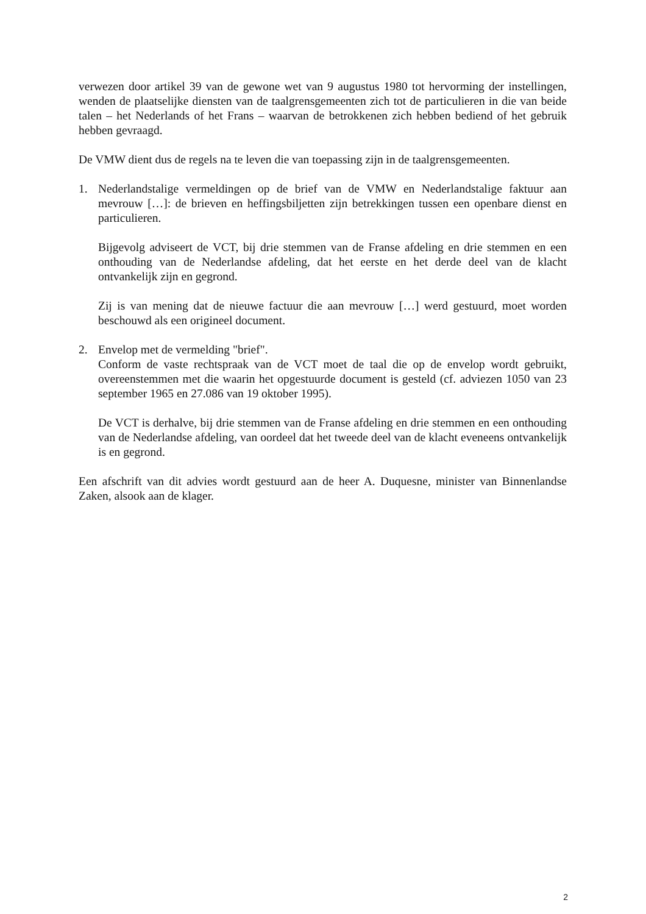verwezen door artikel 39 van de gewone wet van 9 augustus 1980 tot hervorming der instellingen, wenden de plaatselijke diensten van de taalgrensgemeenten zich tot de particulieren in die van beide talen – het Nederlands of het Frans – waarvan de betrokkenen zich hebben bediend of het gebruik hebben gevraagd.
De VMW dient dus de regels na te leven die van toepassing zijn in de taalgrensgemeenten.
1. Nederlandstalige vermeldingen op de brief van de VMW en Nederlandstalige faktuur aan mevrouw […]: de brieven en heffingsbiljetten zijn betrekkingen tussen een openbare dienst en particulieren.
Bijgevolg adviseert de VCT, bij drie stemmen van de Franse afdeling en drie stemmen en een onthouding van de Nederlandse afdeling, dat het eerste en het derde deel van de klacht ontvankelijk zijn en gegrond.
Zij is van mening dat de nieuwe factuur die aan mevrouw […] werd gestuurd, moet worden beschouwd als een origineel document.
2. Envelop met de vermelding "brief".
Conform de vaste rechtspraak van de VCT moet de taal die op de envelop wordt gebruikt, overeenstemmen met die waarin het opgestuurde document is gesteld (cf. adviezen 1050 van 23 september 1965 en 27.086 van 19 oktober 1995).
De VCT is derhalve, bij drie stemmen van de Franse afdeling en drie stemmen en een onthouding van de Nederlandse afdeling, van oordeel dat het tweede deel van de klacht eveneens ontvankelijk is en gegrond.
Een afschrift van dit advies wordt gestuurd aan de heer A. Duquesne, minister van Binnenlandse Zaken, alsook aan de klager.
2